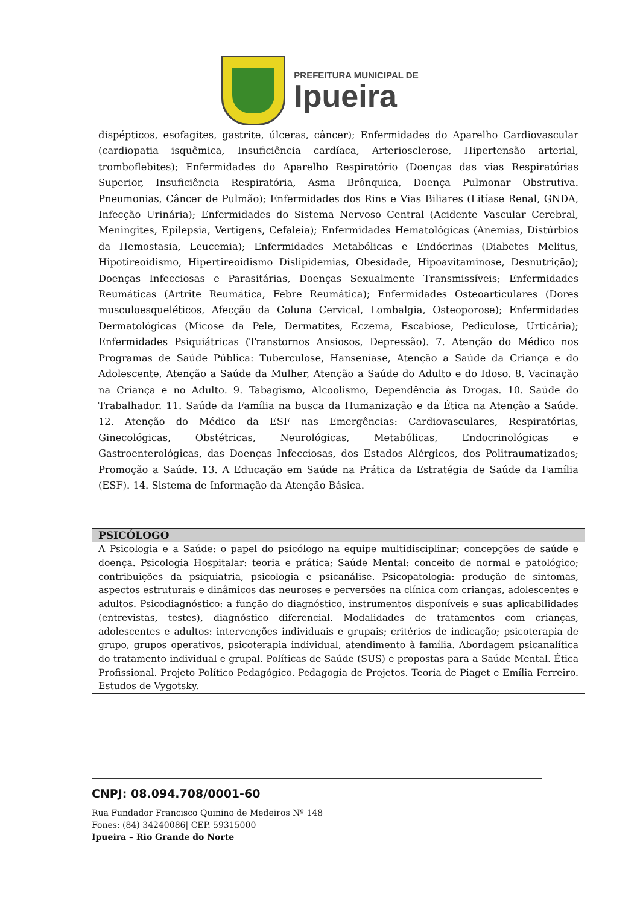PREFEITURA MUNICIPAL DE
Ipueira
| dispépticos, esofagites, gastrite, úlceras, câncer); Enfermidades do Aparelho Cardiovascular (cardiopatia isquêmica, Insuficiência cardíaca, Arteriosclerose, Hipertensão arterial, tromboflebites); Enfermidades do Aparelho Respiratório (Doenças das vias Respiratórias Superior, Insuficiência Respiratória, Asma Brônquica, Doença Pulmonar Obstrutiva. Pneumonias, Câncer de Pulmão); Enfermidades dos Rins e Vias Biliares (Litíase Renal, GNDA, Infecção Urinária); Enfermidades do Sistema Nervoso Central (Acidente Vascular Cerebral, Meningites, Epilepsia, Vertigens, Cefaleia); Enfermidades Hematológicas (Anemias, Distúrbios da Hemostasia, Leucemia); Enfermidades Metabólicas e Endócrinas (Diabetes Melitus, Hipotireoidismo, Hipertireoidismo Dislipidemias, Obesidade, Hipoavitaminose, Desnutrição); Doenças Infecciosas e Parasitárias, Doenças Sexualmente Transmissíveis; Enfermidades Reumáticas (Artrite Reumática, Febre Reumática); Enfermidades Osteoarticulares (Dores musculoesqueléticos, Afecção da Coluna Cervical, Lombalgia, Osteoporose); Enfermidades Dermatológicas (Micose da Pele, Dermatites, Eczema, Escabiose, Pediculose, Urticária); Enfermidades Psiquiátricas (Transtornos Ansiosos, Depressão). 7. Atenção do Médico nos Programas de Saúde Pública: Tuberculose, Hanseníase, Atenção a Saúde da Criança e do Adolescente, Atenção a Saúde da Mulher, Atenção a Saúde do Adulto e do Idoso. 8. Vacinação na Criança e no Adulto. 9. Tabagismo, Alcoolismo, Dependência às Drogas. 10. Saúde do Trabalhador. 11. Saúde da Família na busca da Humanização e da Ética na Atenção a Saúde. 12. Atenção do Médico da ESF nas Emergências: Cardiovasculares, Respiratórias, Ginecológicas, Obstétricas, Neurológicas, Metabólicas, Endocrinológicas e Gastroenterológicas, das Doenças Infecciosas, dos Estados Alérgicos, dos Politraumatizados; Promoção a Saúde. 13. A Educação em Saúde na Prática da Estratégia de Saúde da Família (ESF). 14. Sistema de Informação da Atenção Básica. |
| PSICÓLOGO |
| --- |
| A Psicologia e a Saúde: o papel do psicólogo na equipe multidisciplinar; concepções de saúde e doença. Psicologia Hospitalar: teoria e prática; Saúde Mental: conceito de normal e patológico; contribuições da psiquiatria, psicologia e psicanálise. Psicopatologia: produção de sintomas, aspectos estruturais e dinâmicos das neuroses e perversões na clínica com crianças, adolescentes e adultos. Psicodiagnóstico: a função do diagnóstico, instrumentos disponíveis e suas aplicabilidades (entrevistas, testes), diagnóstico diferencial. Modalidades de tratamentos com crianças, adolescentes e adultos: intervenções individuais e grupais; critérios de indicação; psicoterapia de grupo, grupos operativos, psicoterapia individual, atendimento à família. Abordagem psicanalítica do tratamento individual e grupal. Políticas de Saúde (SUS) e propostas para a Saúde Mental. Ética Profissional. Projeto Político Pedagógico. Pedagogia de Projetos. Teoria de Piaget e Emília Ferreiro. Estudos de Vygotsky. |
CNPJ: 08.094.708/0001-60
Rua Fundador Francisco Quinino de Medeiros Nº 148
Fones: (84) 34240086| CEP. 59315000
Ipueira – Rio Grande do Norte